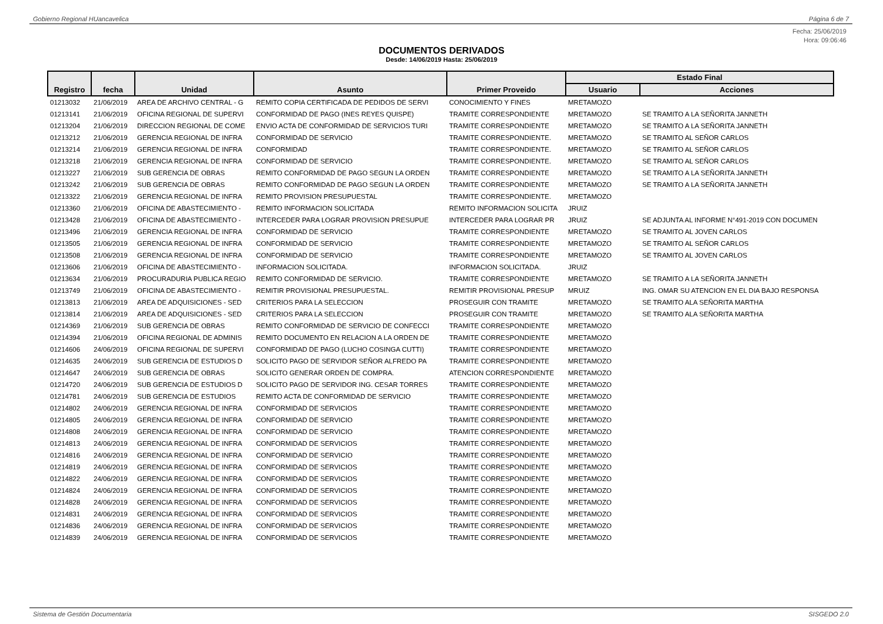Gobierno Regional HUancavelica Página 6 de 7
Fecha: 25/06/2019
Hora: 09:06:46
DOCUMENTOS DERIVADOS
Desde: 14/06/2019 Hasta: 25/06/2019
| Registro | fecha | Unidad | Asunto | Primer Proveido | Estado Final | |
| --- | --- | --- | --- | --- | --- | --- |
| | | | | | Usuario | Acciones |
| 01213032 | 21/06/2019 | AREA DE ARCHIVO CENTRAL - G | REMITO COPIA CERTIFICADA DE PEDIDOS DE SERVI | CONOCIMIENTO Y FINES | MRETAMOZO | |
| 01213141 | 21/06/2019 | OFICINA REGIONAL DE SUPERVI | CONFORMIDAD DE PAGO (INES REYES QUISPE) | TRAMITE CORRESPONDIENTE | MRETAMOZO | SE TRAMITO A LA SEÑORITA JANNETH |
| 01213204 | 21/06/2019 | DIRECCION REGIONAL DE COME | ENVIO ACTA DE CONFORMIDAD DE SERVICIOS TURI | TRAMITE CORRESPONDIENTE | MRETAMOZO | SE TRAMITO A LA SEÑORITA JANNETH |
| 01213212 | 21/06/2019 | GERENCIA REGIONAL DE INFRA | CONFORMIDAD DE SERVICIO | TRAMITE CORRESPONDIENTE. | MRETAMOZO | SE TRAMITO AL SEÑOR CARLOS |
| 01213214 | 21/06/2019 | GERENCIA REGIONAL DE INFRA | CONFORMIDAD | TRAMITE CORRESPONDIENTE. | MRETAMOZO | SE TRAMITO AL SEÑOR CARLOS |
| 01213218 | 21/06/2019 | GERENCIA REGIONAL DE INFRA | CONFORMIDAD DE SERVICIO | TRAMITE CORRESPONDIENTE. | MRETAMOZO | SE TRAMITO AL SEÑOR CARLOS |
| 01213227 | 21/06/2019 | SUB GERENCIA DE OBRAS | REMITO CONFORMIDAD DE PAGO SEGUN LA ORDEN | TRAMITE CORRESPONDIENTE | MRETAMOZO | SE TRAMITO A LA SEÑORITA JANNETH |
| 01213242 | 21/06/2019 | SUB GERENCIA DE OBRAS | REMITO CONFORMIDAD DE PAGO SEGUN LA ORDEN | TRAMITE CORRESPONDIENTE | MRETAMOZO | SE TRAMITO A LA SEÑORITA JANNETH |
| 01213322 | 21/06/2019 | GERENCIA REGIONAL DE INFRA | REMITO PROVISION PRESUPUESTAL | TRAMITE CORRESPONDIENTE. | MRETAMOZO | |
| 01213360 | 21/06/2019 | OFICINA DE ABASTECIMIENTO - | REMITO INFORMACION SOLICITADA | REMITO INFORMACION SOLICITA | JRUIZ | |
| 01213428 | 21/06/2019 | OFICINA DE ABASTECIMIENTO - | INTERCEDER PARA LOGRAR PROVISION PRESUPUE | INTERCEDER PARA LOGRAR PR | JRUIZ | SE ADJUNTA AL INFORME N°491-2019 CON DOCUMEN |
| 01213496 | 21/06/2019 | GERENCIA REGIONAL DE INFRA | CONFORMIDAD DE SERVICIO | TRAMITE CORRESPONDIENTE | MRETAMOZO | SE TRAMITO AL JOVEN CARLOS |
| 01213505 | 21/06/2019 | GERENCIA REGIONAL DE INFRA | CONFORMIDAD DE SERVICIO | TRAMITE CORRESPONDIENTE | MRETAMOZO | SE TRAMITO AL SEÑOR CARLOS |
| 01213508 | 21/06/2019 | GERENCIA REGIONAL DE INFRA | CONFORMIDAD DE SERVICIO | TRAMITE CORRESPONDIENTE | MRETAMOZO | SE TRAMITO AL JOVEN CARLOS |
| 01213606 | 21/06/2019 | OFICINA DE ABASTECIMIENTO - | INFORMACION SOLICITADA. | INFORMACION SOLICITADA. | JRUIZ | |
| 01213634 | 21/06/2019 | PROCURADURIA PUBLICA REGIO | REMITO CONFORMIDAD DE SERVICIO. | TRAMITE CORRESPONDIENTE | MRETAMOZO | SE TRAMITO A LA SEÑORITA JANNETH |
| 01213749 | 21/06/2019 | OFICINA DE ABASTECIMIENTO - | REMITIR PROVISIONAL PRESUPUESTAL. | REMITIR PROVISIONAL PRESUP | MRUIZ | ING. OMAR SU ATENCION EN EL DIA BAJO RESPONSA |
| 01213813 | 21/06/2019 | AREA DE ADQUISICIONES - SED | CRITERIOS PARA LA SELECCION | PROSEGUIR CON TRAMITE | MRETAMOZO | SE TRAMITO ALA SEÑORITA MARTHA |
| 01213814 | 21/06/2019 | AREA DE ADQUISICIONES - SED | CRITERIOS PARA LA SELECCION | PROSEGUIR CON TRAMITE | MRETAMOZO | SE TRAMITO ALA SEÑORITA MARTHA |
| 01214369 | 21/06/2019 | SUB GERENCIA DE OBRAS | REMITO CONFORMIDAD DE SERVICIO DE CONFECCI | TRAMITE CORRESPONDIENTE | MRETAMOZO | |
| 01214394 | 21/06/2019 | OFICINA REGIONAL DE ADMINIS | REMITO DOCUMENTO EN RELACION A LA ORDEN DE | TRAMITE CORRESPONDIENTE | MRETAMOZO | |
| 01214606 | 24/06/2019 | OFICINA REGIONAL DE SUPERVI | CONFORMIDAD DE PAGO (LUCHO COSINGA CUTTI) | TRAMITE CORRESPONDIENTE | MRETAMOZO | |
| 01214635 | 24/06/2019 | SUB GERENCIA DE ESTUDIOS D | SOLICITO PAGO DE SERVIDOR SEÑOR ALFREDO PA | TRAMITE CORRESPONDIENTE | MRETAMOZO | |
| 01214647 | 24/06/2019 | SUB GERENCIA DE OBRAS | SOLICITO GENERAR ORDEN DE COMPRA. | ATENCION CORRESPONDIENTE | MRETAMOZO | |
| 01214720 | 24/06/2019 | SUB GERENCIA DE ESTUDIOS D | SOLICITO PAGO DE SERVIDOR ING. CESAR TORRES | TRAMITE CORRESPONDIENTE | MRETAMOZO | |
| 01214781 | 24/06/2019 | SUB GERENCIA DE ESTUDIOS | REMITO ACTA DE CONFORMIDAD DE SERVICIO | TRAMITE CORRESPONDIENTE | MRETAMOZO | |
| 01214802 | 24/06/2019 | GERENCIA REGIONAL DE INFRA | CONFORMIDAD DE SERVICIOS | TRAMITE CORRESPONDIENTE | MRETAMOZO | |
| 01214805 | 24/06/2019 | GERENCIA REGIONAL DE INFRA | CONFORMIDAD DE SERVICIO | TRAMITE CORRESPONDIENTE | MRETAMOZO | |
| 01214808 | 24/06/2019 | GERENCIA REGIONAL DE INFRA | CONFORMIDAD DE SERVICIO | TRAMITE CORRESPONDIENTE | MRETAMOZO | |
| 01214813 | 24/06/2019 | GERENCIA REGIONAL DE INFRA | CONFORMIDAD DE SERVICIOS | TRAMITE CORRESPONDIENTE | MRETAMOZO | |
| 01214816 | 24/06/2019 | GERENCIA REGIONAL DE INFRA | CONFORMIDAD DE SERVICIO | TRAMITE CORRESPONDIENTE | MRETAMOZO | |
| 01214819 | 24/06/2019 | GERENCIA REGIONAL DE INFRA | CONFORMIDAD DE SERVICIOS | TRAMITE CORRESPONDIENTE | MRETAMOZO | |
| 01214822 | 24/06/2019 | GERENCIA REGIONAL DE INFRA | CONFORMIDAD DE SERVICIOS | TRAMITE CORRESPONDIENTE | MRETAMOZO | |
| 01214824 | 24/06/2019 | GERENCIA REGIONAL DE INFRA | CONFORMIDAD DE SERVICIOS | TRAMITE CORRESPONDIENTE | MRETAMOZO | |
| 01214828 | 24/06/2019 | GERENCIA REGIONAL DE INFRA | CONFORMIDAD DE SERVICIOS | TRAMITE CORRESPONDIENTE | MRETAMOZO | |
| 01214831 | 24/06/2019 | GERENCIA REGIONAL DE INFRA | CONFORMIDAD DE SERVICIOS | TRAMITE CORRESPONDIENTE | MRETAMOZO | |
| 01214836 | 24/06/2019 | GERENCIA REGIONAL DE INFRA | CONFORMIDAD DE SERVICIOS | TRAMITE CORRESPONDIENTE | MRETAMOZO | |
| 01214839 | 24/06/2019 | GERENCIA REGIONAL DE INFRA | CONFORMIDAD DE SERVICIOS | TRAMITE CORRESPONDIENTE | MRETAMOZO | |
Sistema de Gestión Documentaria SISGEDO 2.0